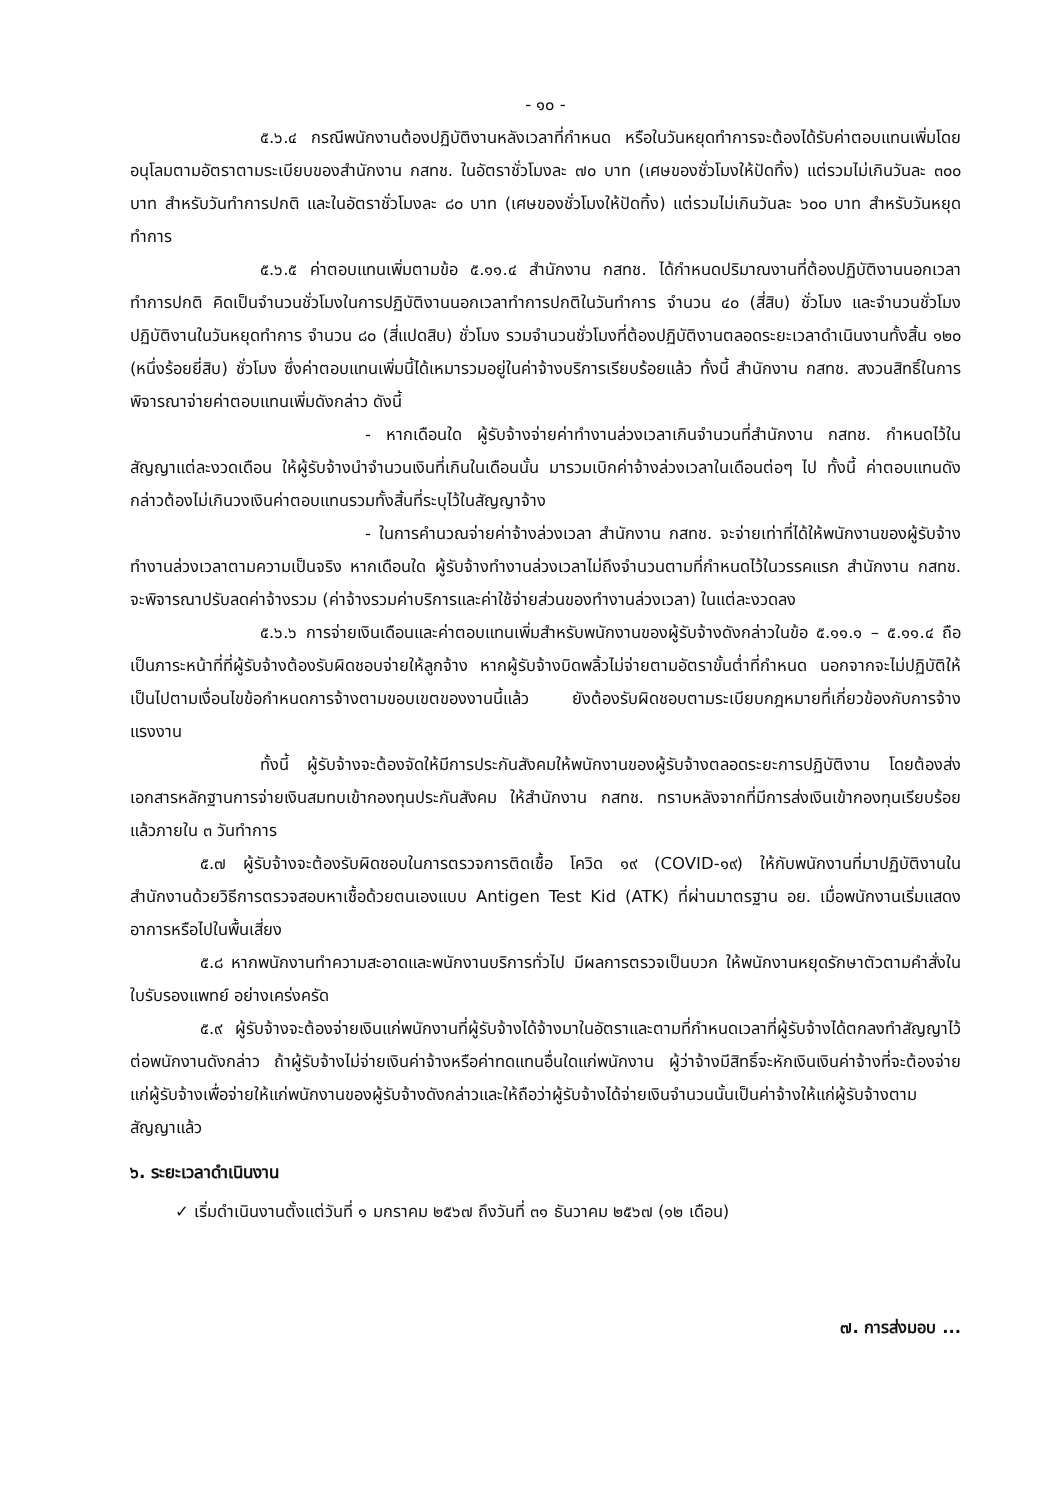- ๑๐ -
๕.๖.๔ กรณีพนักงานต้องปฏิบัติงานหลังเวลาที่กำหนด หรือในวันหยุดทำการจะต้องได้รับค่าตอบแทนเพิ่มโดยอนุโลมตามอัตราตามระเบียบของสำนักงาน กสทช. ในอัตราชั่วโมงละ ๗๐ บาท (เศษของชั่วโมงให้ปัดทิ้ง) แต่รวมไม่เกินวันละ ๓๐๐ บาท สำหรับวันทำการปกติ และในอัตราชั่วโมงละ ๘๐ บาท (เศษของชั่วโมงให้ปัดทิ้ง) แต่รวมไม่เกินวันละ ๖๐๐ บาท สำหรับวันหยุดทำการ
๕.๖.๕ ค่าตอบแทนเพิ่มตามข้อ ๕.๑๑.๔ สำนักงาน กสทช. ได้กำหนดปริมาณงานที่ต้องปฏิบัติงานนอกเวลาทำการปกติ คิดเป็นจำนวนชั่วโมงในการปฏิบัติงานนอกเวลาทำการปกติในวันทำการ จำนวน ๔๐ (สี่สิบ) ชั่วโมง และจำนวนชั่วโมงปฏิบัติงานในวันหยุดทำการ จำนวน ๘๐ (สี่แปดสิบ) ชั่วโมง รวมจำนวนชั่วโมงที่ต้องปฏิบัติงานตลอดระยะเวลาดำเนินงานทั้งสิ้น ๑๒๐ (หนึ่งร้อยยี่สิบ) ชั่วโมง ซึ่งค่าตอบแทนเพิ่มนี้ได้เหมารวมอยู่ในค่าจ้างบริการเรียบร้อยแล้ว ทั้งนี้ สำนักงาน กสทช. สงวนสิทธิ์ในการพิจารณาจ่ายค่าตอบแทนเพิ่มดังกล่าว ดังนี้
- หากเดือนใด ผู้รับจ้างจ่ายค่าทำงานล่วงเวลาเกินจำนวนที่สำนักงาน กสทช. กำหนดไว้ในสัญญาแต่ละงวดเดือน ให้ผู้รับจ้างนำจำนวนเงินที่เกินในเดือนนั้น มารวมเบิกค่าจ้างล่วงเวลาในเดือนต่อๆ ไป ทั้งนี้ ค่าตอบแทนดังกล่าวต้องไม่เกินวงเงินค่าตอบแทนรวมทั้งสิ้นที่ระบุไว้ในสัญญาจ้าง
- ในการคำนวณจ่ายค่าจ้างล่วงเวลา สำนักงาน กสทช. จะจ่ายเท่าที่ได้ให้พนักงานของผู้รับจ้างทำงานล่วงเวลาตามความเป็นจริง หากเดือนใด ผู้รับจ้างทำงานล่วงเวลาไม่ถึงจำนวนตามที่กำหนดไว้ในวรรคแรก สำนักงาน กสทช. จะพิจารณาปรับลดค่าจ้างรวม (ค่าจ้างรวมค่าบริการและค่าใช้จ่ายส่วนของทำงานล่วงเวลา) ในแต่ละงวดลง
๕.๖.๖ การจ่ายเงินเดือนและค่าตอบแทนเพิ่มสำหรับพนักงานของผู้รับจ้างดังกล่าวในข้อ ๕.๑๑.๑ – ๕.๑๑.๔ ถือเป็นภาระหน้าที่ที่ผู้รับจ้างต้องรับผิดชอบจ่ายให้ลูกจ้าง หากผู้รับจ้างบิดพลิ้วไม่จ่ายตามอัตราขั้นต่ำที่กำหนด นอกจากจะไม่ปฏิบัติให้เป็นไปตามเงื่อนไขข้อกำหนดการจ้างตามขอบเขตของงานนี้แล้ว ยังต้องรับผิดชอบตามระเบียบกฎหมายที่เกี่ยวข้องกับการจ้างแรงงาน
ทั้งนี้ ผู้รับจ้างจะต้องจัดให้มีการประกันสังคมให้พนักงานของผู้รับจ้างตลอดระยะการปฏิบัติงาน โดยต้องส่งเอกสารหลักฐานการจ่ายเงินสมทบเข้ากองทุนประกันสังคม ให้สำนักงาน กสทช. ทราบหลังจากที่มีการส่งเงินเข้ากองทุนเรียบร้อยแล้วภายใน ๓ วันทำการ
๕.๗ ผู้รับจ้างจะต้องรับผิดชอบในการตรวจการติดเชื้อ โควิด ๑๙ (COVID-๑๙) ให้กับพนักงานที่มาปฏิบัติงานในสำนักงานด้วยวิธีการตรวจสอบหาเชื้อด้วยตนเองแบบ Antigen Test Kid (ATK) ที่ผ่านมาตรฐาน อย. เมื่อพนักงานเริ่มแสดงอาการหรือไปในพื้นเสี่ยง
๕.๘ หากพนักงานทำความสะอาดและพนักงานบริการทั่วไป มีผลการตรวจเป็นบวก ให้พนักงานหยุดรักษาตัวตามคำสั่งในใบรับรองแพทย์ อย่างเคร่งครัด
๕.๙ ผู้รับจ้างจะต้องจ่ายเงินแก่พนักงานที่ผู้รับจ้างได้จ้างมาในอัตราและตามที่กำหนดเวลาที่ผู้รับจ้างได้ตกลงทำสัญญาไว้ต่อพนักงานดังกล่าว ถ้าผู้รับจ้างไม่จ่ายเงินค่าจ้างหรือค่าทดแทนอื่นใดแก่พนักงาน ผู้ว่าจ้างมีสิทธิ์จะหักเงินเงินค่าจ้างที่จะต้องจ่ายแก่ผู้รับจ้างเพื่อจ่ายให้แก่พนักงานของผู้รับจ้างดังกล่าวและให้ถือว่าผู้รับจ้างได้จ่ายเงินจำนวนนั้นเป็นค่าจ้างให้แก่ผู้รับจ้างตามสัญญาแล้ว
๖. ระยะเวลาดำเนินงาน
✓ เริ่มดำเนินงานตั้งแต่วันที่ ๑ มกราคม ๒๕๖๗ ถึงวันที่ ๓๑ ธันวาคม ๒๕๖๗ (๑๒ เดือน)
๗. การส่งมอบ ...